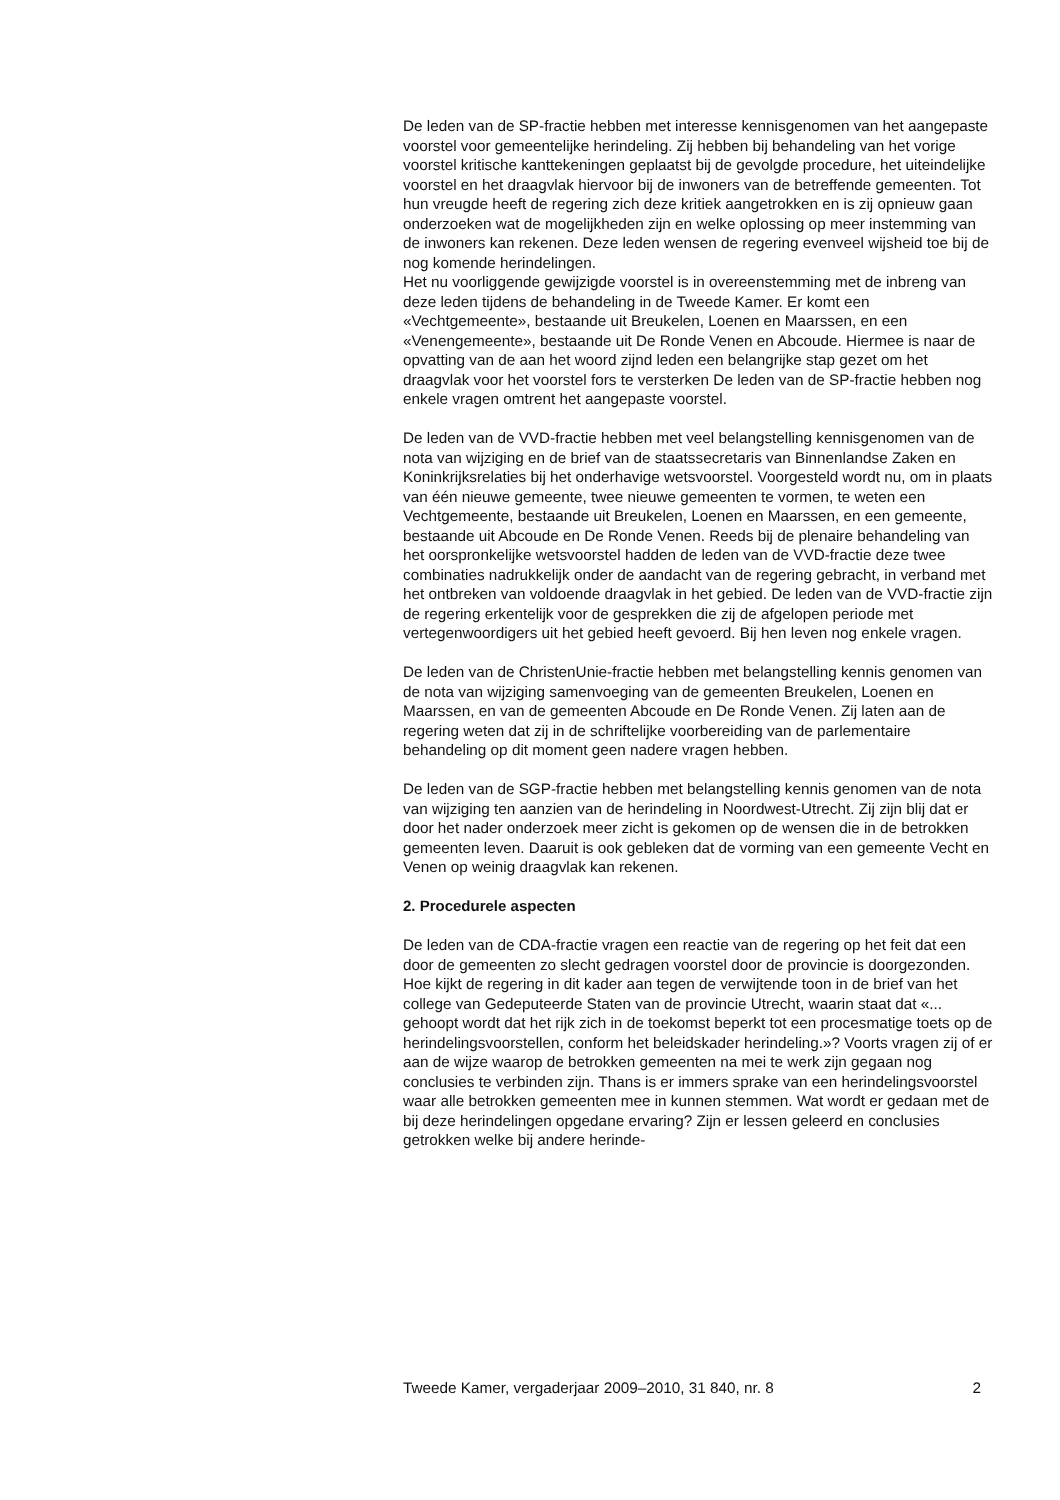De leden van de SP-fractie hebben met interesse kennisgenomen van het aangepaste voorstel voor gemeentelijke herindeling. Zij hebben bij behandeling van het vorige voorstel kritische kanttekeningen geplaatst bij de gevolgde procedure, het uiteindelijke voorstel en het draagvlak hiervoor bij de inwoners van de betreffende gemeenten. Tot hun vreugde heeft de regering zich deze kritiek aangetrokken en is zij opnieuw gaan onderzoeken wat de mogelijkheden zijn en welke oplossing op meer instemming van de inwoners kan rekenen. Deze leden wensen de regering evenveel wijsheid toe bij de nog komende herindelingen.
Het nu voorliggende gewijzigde voorstel is in overeenstemming met de inbreng van deze leden tijdens de behandeling in de Tweede Kamer. Er komt een «Vechtgemeente», bestaande uit Breukelen, Loenen en Maarssen, en een «Venengemeente», bestaande uit De Ronde Venen en Abcoude. Hiermee is naar de opvatting van de aan het woord zijnd leden een belangrijke stap gezet om het draagvlak voor het voorstel fors te versterken De leden van de SP-fractie hebben nog enkele vragen omtrent het aangepaste voorstel.
De leden van de VVD-fractie hebben met veel belangstelling kennisgenomen van de nota van wijziging en de brief van de staatssecretaris van Binnenlandse Zaken en Koninkrijksrelaties bij het onderhavige wetsvoorstel. Voorgesteld wordt nu, om in plaats van één nieuwe gemeente, twee nieuwe gemeenten te vormen, te weten een Vechtgemeente, bestaande uit Breukelen, Loenen en Maarssen, en een gemeente, bestaande uit Abcoude en De Ronde Venen. Reeds bij de plenaire behandeling van het oorspronkelijke wetsvoorstel hadden de leden van de VVD-fractie deze twee combinaties nadrukkelijk onder de aandacht van de regering gebracht, in verband met het ontbreken van voldoende draagvlak in het gebied. De leden van de VVD-fractie zijn de regering erkentelijk voor de gesprekken die zij de afgelopen periode met vertegenwoordigers uit het gebied heeft gevoerd. Bij hen leven nog enkele vragen.
De leden van de ChristenUnie-fractie hebben met belangstelling kennis genomen van de nota van wijziging samenvoeging van de gemeenten Breukelen, Loenen en Maarssen, en van de gemeenten Abcoude en De Ronde Venen. Zij laten aan de regering weten dat zij in de schriftelijke voorbereiding van de parlementaire behandeling op dit moment geen nadere vragen hebben.
De leden van de SGP-fractie hebben met belangstelling kennis genomen van de nota van wijziging ten aanzien van de herindeling in Noordwest-Utrecht. Zij zijn blij dat er door het nader onderzoek meer zicht is gekomen op de wensen die in de betrokken gemeenten leven. Daaruit is ook gebleken dat de vorming van een gemeente Vecht en Venen op weinig draagvlak kan rekenen.
2. Procedurele aspecten
De leden van de CDA-fractie vragen een reactie van de regering op het feit dat een door de gemeenten zo slecht gedragen voorstel door de provincie is doorgezonden. Hoe kijkt de regering in dit kader aan tegen de verwijtende toon in de brief van het college van Gedeputeerde Staten van de provincie Utrecht, waarin staat dat «... gehoopt wordt dat het rijk zich in de toekomst beperkt tot een procesmatige toets op de herindelingsvoorstellen, conform het beleidskader herindeling.»? Voorts vragen zij of er aan de wijze waarop de betrokken gemeenten na mei te werk zijn gegaan nog conclusies te verbinden zijn. Thans is er immers sprake van een herindelingsvoorstel waar alle betrokken gemeenten mee in kunnen stemmen. Wat wordt er gedaan met de bij deze herindelingen opgedane ervaring? Zijn er lessen geleerd en conclusies getrokken welke bij andere herinde-
Tweede Kamer, vergaderjaar 2009–2010, 31 840, nr. 8 2